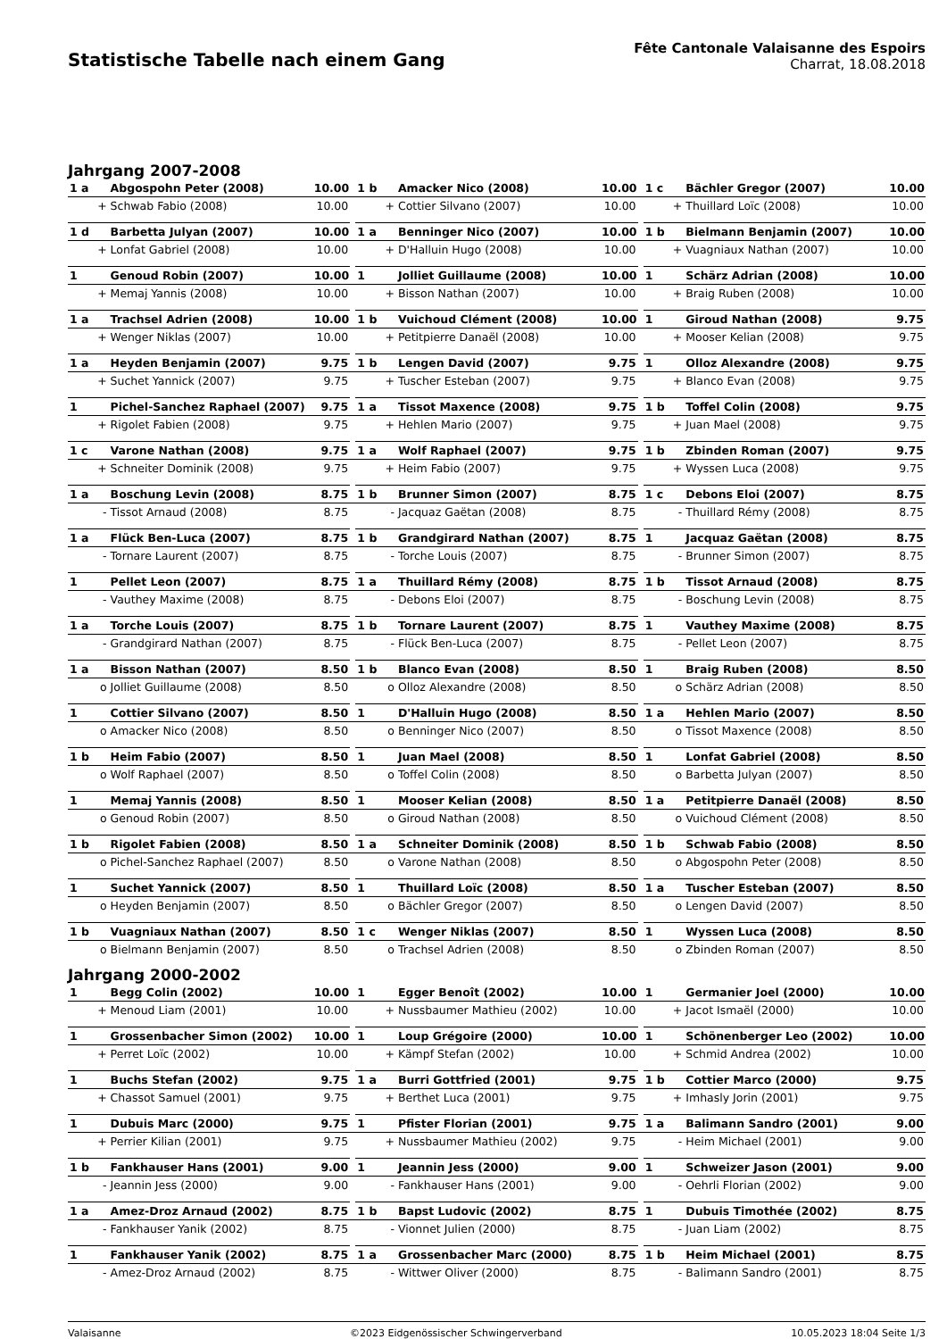Statistische Tabelle nach einem Gang
Fête Cantonale Valaisanne des Espoirs
Charrat, 18.08.2018
Jahrgang 2007-2008
| 1 a | Abgospohn Peter (2008) | 10.00 | | 1 b | Amacker Nico (2008) | 10.00 | | 1 c | Bächler Gregor (2007) | 10.00 |
| + | Schwab Fabio (2008) | 10.00 | | + | Cottier Silvano (2007) | 10.00 | | + | Thuillard Loïc (2008) | 10.00 |
| 1 d | Barbetta Julyan (2007) | 10.00 | | 1 a | Benninger Nico (2007) | 10.00 | | 1 b | Bielmann Benjamin (2007) | 10.00 |
| + | Lonfat Gabriel (2008) | 10.00 | | + | D'Halluin Hugo (2008) | 10.00 | | + | Vuagniaux Nathan (2007) | 10.00 |
| 1 | Genoud Robin (2007) | 10.00 | | 1 | Jolliet Guillaume (2008) | 10.00 | | 1 | Schärz Adrian (2008) | 10.00 |
| + | Memaj Yannis (2008) | 10.00 | | + | Bisson Nathan (2007) | 10.00 | | + | Braig Ruben (2008) | 10.00 |
| 1 a | Trachsel Adrien (2008) | 10.00 | | 1 b | Vuichoud Clément (2008) | 10.00 | | 1 | Giroud Nathan (2008) | 9.75 |
| + | Wenger Niklas (2007) | 10.00 | | + | Petitpierre Danaël (2008) | 10.00 | | + | Mooser Kelian (2008) | 9.75 |
| 1 a | Heyden Benjamin (2007) | 9.75 | | 1 b | Lengen David (2007) | 9.75 | | 1 | Olloz Alexandre (2008) | 9.75 |
| + | Suchet Yannick (2007) | 9.75 | | + | Tuscher Esteban (2007) | 9.75 | | + | Blanco Evan (2008) | 9.75 |
| 1 | Pichel-Sanchez Raphael (2007) | 9.75 | | 1 a | Tissot Maxence (2008) | 9.75 | | 1 b | Toffel Colin (2008) | 9.75 |
| + | Rigolet Fabien (2008) | 9.75 | | + | Hehlen Mario (2007) | 9.75 | | + | Juan Mael (2008) | 9.75 |
| 1 c | Varone Nathan (2008) | 9.75 | | 1 a | Wolf Raphael (2007) | 9.75 | | 1 b | Zbinden Roman (2007) | 9.75 |
| + | Schneiter Dominik (2008) | 9.75 | | + | Heim Fabio (2007) | 9.75 | | + | Wyssen Luca (2008) | 9.75 |
| 1 a | Boschung Levin (2008) | 8.75 | | 1 b | Brunner Simon (2007) | 8.75 | | 1 c | Debons Eloi (2007) | 8.75 |
| - | Tissot Arnaud (2008) | 8.75 | | - | Jacquaz Gaëtan (2008) | 8.75 | | - | Thuillard Rémy (2008) | 8.75 |
| 1 a | Flück Ben-Luca (2007) | 8.75 | | 1 b | Grandgirard Nathan (2007) | 8.75 | | 1 | Jacquaz Gaëtan (2008) | 8.75 |
| - | Tornare Laurent (2007) | 8.75 | | - | Torche Louis (2007) | 8.75 | | - | Brunner Simon (2007) | 8.75 |
| 1 | Pellet Leon (2007) | 8.75 | | 1 a | Thuillard Rémy (2008) | 8.75 | | 1 b | Tissot Arnaud (2008) | 8.75 |
| - | Vauthey Maxime (2008) | 8.75 | | - | Debons Eloi (2007) | 8.75 | | - | Boschung Levin (2008) | 8.75 |
| 1 a | Torche Louis (2007) | 8.75 | | 1 b | Tornare Laurent (2007) | 8.75 | | 1 | Vauthey Maxime (2008) | 8.75 |
| - | Grandgirard Nathan (2007) | 8.75 | | - | Flück Ben-Luca (2007) | 8.75 | | - | Pellet Leon (2007) | 8.75 |
| 1 a | Bisson Nathan (2007) | 8.50 | | 1 b | Blanco Evan (2008) | 8.50 | | 1 | Braig Ruben (2008) | 8.50 |
| o | Jolliet Guillaume (2008) | 8.50 | | o | Olloz Alexandre (2008) | 8.50 | | o | Schärz Adrian (2008) | 8.50 |
| 1 | Cottier Silvano (2007) | 8.50 | | 1 | D'Halluin Hugo (2008) | 8.50 | | 1 a | Hehlen Mario (2007) | 8.50 |
| o | Amacker Nico (2008) | 8.50 | | o | Benninger Nico (2007) | 8.50 | | o | Tissot Maxence (2008) | 8.50 |
| 1 b | Heim Fabio (2007) | 8.50 | | 1 | Juan Mael (2008) | 8.50 | | 1 | Lonfat Gabriel (2008) | 8.50 |
| o | Wolf Raphael (2007) | 8.50 | | o | Toffel Colin (2008) | 8.50 | | o | Barbetta Julyan (2007) | 8.50 |
| 1 | Memaj Yannis (2008) | 8.50 | | 1 | Mooser Kelian (2008) | 8.50 | | 1 a | Petitpierre Danaël (2008) | 8.50 |
| o | Genoud Robin (2007) | 8.50 | | o | Giroud Nathan (2008) | 8.50 | | o | Vuichoud Clément (2008) | 8.50 |
| 1 b | Rigolet Fabien (2008) | 8.50 | | 1 a | Schneiter Dominik (2008) | 8.50 | | 1 b | Schwab Fabio (2008) | 8.50 |
| o | Pichel-Sanchez Raphael (2007) | 8.50 | | o | Varone Nathan (2008) | 8.50 | | o | Abgospohn Peter (2008) | 8.50 |
| 1 | Suchet Yannick (2007) | 8.50 | | 1 | Thuillard Loïc (2008) | 8.50 | | 1 a | Tuscher Esteban (2007) | 8.50 |
| o | Heyden Benjamin (2007) | 8.50 | | o | Bächler Gregor (2007) | 8.50 | | o | Lengen David (2007) | 8.50 |
| 1 b | Vuagniaux Nathan (2007) | 8.50 | | 1 c | Wenger Niklas (2007) | 8.50 | | 1 | Wyssen Luca (2008) | 8.50 |
| o | Bielmann Benjamin (2007) | 8.50 | | o | Trachsel Adrien (2008) | 8.50 | | o | Zbinden Roman (2007) | 8.50 |
Jahrgang 2000-2002
| 1 | Begg Colin (2002) | 10.00 | | 1 | Egger Benoît (2002) | 10.00 | | 1 | Germanier Joel (2000) | 10.00 |
| + | Menoud Liam (2001) | 10.00 | | + | Nussbaumer Mathieu (2002) | 10.00 | | + | Jacot Ismaël (2000) | 10.00 |
| 1 | Grossenbacher Simon (2002) | 10.00 | | 1 | Loup Grégoire (2000) | 10.00 | | 1 | Schönenberger Leo (2002) | 10.00 |
| + | Perret Loïc (2002) | 10.00 | | + | Kämpf Stefan (2002) | 10.00 | | + | Schmid Andrea (2002) | 10.00 |
| 1 | Buchs Stefan (2002) | 9.75 | | 1 a | Burri Gottfried (2001) | 9.75 | | 1 b | Cottier Marco (2000) | 9.75 |
| + | Chassot Samuel (2001) | 9.75 | | + | Berthet Luca (2001) | 9.75 | | + | Imhasly Jorin (2001) | 9.75 |
| 1 | Dubuis Marc (2000) | 9.75 | | 1 | Pfister Florian (2001) | 9.75 | | 1 a | Balimann Sandro (2001) | 9.00 |
| + | Perrier Kilian (2001) | 9.75 | | + | Nussbaumer Mathieu (2002) | 9.75 | | - | Heim Michael (2001) | 9.00 |
| 1 b | Fankhauser Hans (2001) | 9.00 | | 1 | Jeannin Jess (2000) | 9.00 | | 1 | Schweizer Jason (2001) | 9.00 |
| - | Jeannin Jess (2000) | 9.00 | | - | Fankhauser Hans (2001) | 9.00 | | - | Oehrli Florian (2002) | 9.00 |
| 1 a | Amez-Droz Arnaud (2002) | 8.75 | | 1 b | Bapst Ludovic (2002) | 8.75 | | 1 | Dubuis Timothée (2002) | 8.75 |
| - | Fankhauser Yanik (2002) | 8.75 | | - | Vionnet Julien (2000) | 8.75 | | - | Juan Liam (2002) | 8.75 |
| 1 | Fankhauser Yanik (2002) | 8.75 | | 1 a | Grossenbacher Marc (2000) | 8.75 | | 1 b | Heim Michael (2001) | 8.75 |
| - | Amez-Droz Arnaud (2002) | 8.75 | | - | Wittwer Oliver (2000) | 8.75 | | - | Balimann Sandro (2001) | 8.75 |
Valaisanne ©2023 Eidgenössischer Schwingerverband 10.05.2023 18:04 Seite 1/3